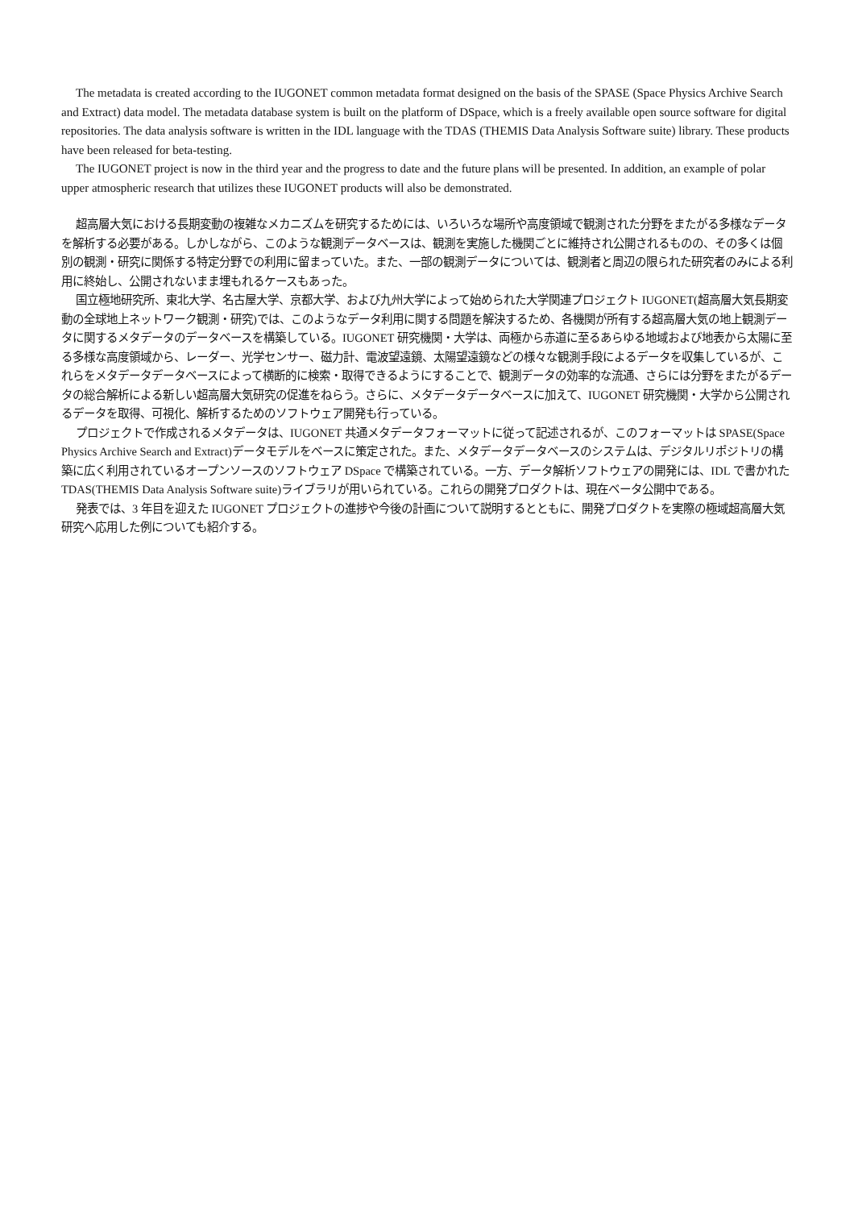The metadata is created according to the IUGONET common metadata format designed on the basis of the SPASE (Space Physics Archive Search and Extract) data model. The metadata database system is built on the platform of DSpace, which is a freely available open source software for digital repositories. The data analysis software is written in the IDL language with the TDAS (THEMIS Data Analysis Software suite) library. These products have been released for beta-testing.
The IUGONET project is now in the third year and the progress to date and the future plans will be presented. In addition, an example of polar upper atmospheric research that utilizes these IUGONET products will also be demonstrated.
超高層大気における長期変動の複雑なメカニズムを研究するためには、いろいろな場所や高度領域で観測された分野をまたがる多様なデータを解析する必要がある。しかしながら、このような観測データベースは、観測を実施した機関ごとに維持され公開されるものの、その多くは個別の観測・研究に関係する特定分野での利用に留まっていた。また、一部の観測データについては、観測者と周辺の限られた研究者のみによる利用に終始し、公開されないまま埋もれるケースもあった。
国立極地研究所、東北大学、名古屋大学、京都大学、および九州大学によって始められた大学関連プロジェクト IUGONET(超高層大気長期変動の全球地上ネットワーク観測・研究)では、このようなデータ利用に関する問題を解決するため、各機関が所有する超高層大気の地上観測データに関するメタデータのデータベースを構築している。IUGONET 研究機関・大学は、両極から赤道に至るあらゆる地域および地表から太陽に至る多様な高度領域から、レーダー、光学センサー、磁力計、電波望遠鏡、太陽望遠鏡などの様々な観測手段によるデータを収集しているが、これらをメタデータデータベースによって横断的に検索・取得できるようにすることで、観測データの効率的な流通、さらには分野をまたがるデータの総合解析による新しい超高層大気研究の促進をねらう。さらに、メタデータデータベースに加えて、IUGONET 研究機関・大学から公開されるデータを取得、可視化、解析するためのソフトウェア開発も行っている。
プロジェクトで作成されるメタデータは、IUGONET 共通メタデータフォーマットに従って記述されるが、このフォーマットは SPASE(Space Physics Archive Search and Extract)データモデルをベースに策定された。また、メタデータデータベースのシステムは、デジタルリポジトリの構築に広く利用されているオープンソースのソフトウェア DSpace で構築されている。一方、データ解析ソフトウェアの開発には、IDL で書かれた TDAS(THEMIS Data Analysis Software suite)ライブラリが用いられている。これらの開発プロダクトは、現在ベータ公開中である。
発表では、3 年目を迎えた IUGONET プロジェクトの進捗や今後の計画について説明するとともに、開発プロダクトを実際の極域超高層大気研究へ応用した例についても紹介する。